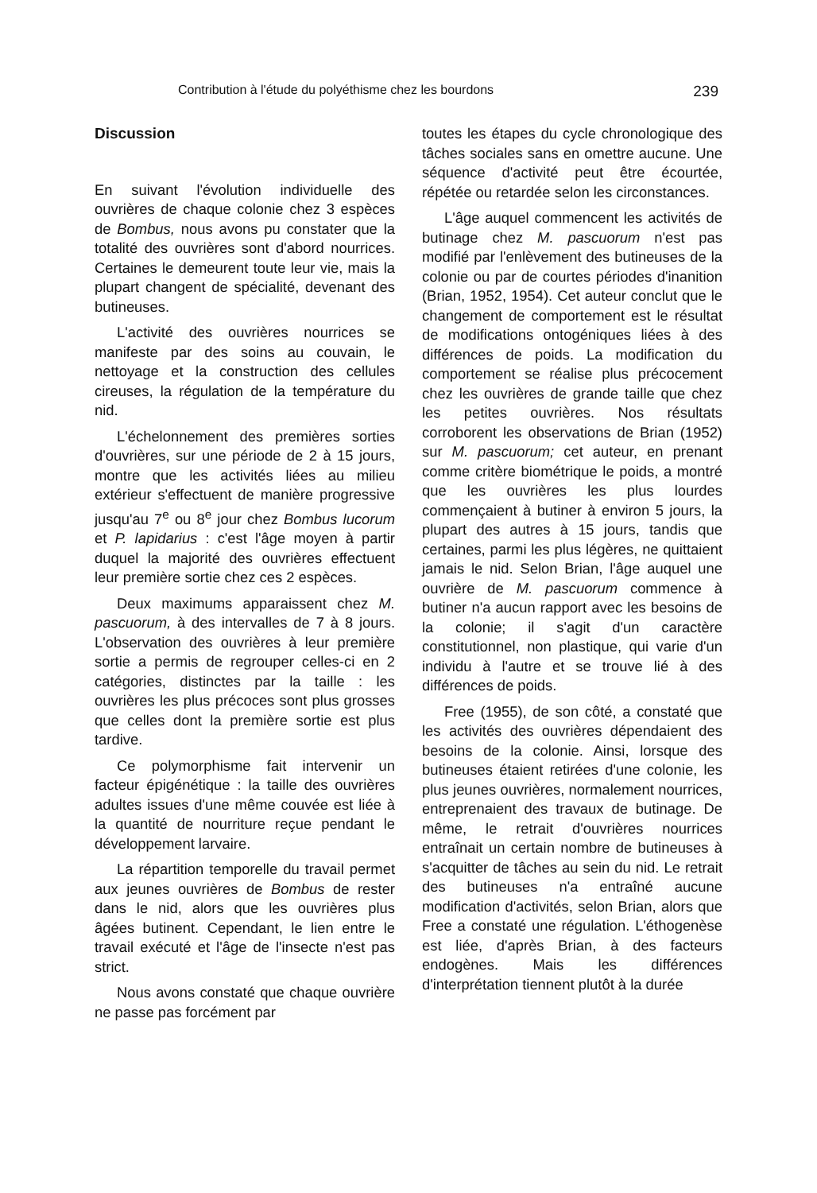Contribution à l'étude du polyéthisme chez les bourdons 239
Discussion
En suivant l'évolution individuelle des ouvrières de chaque colonie chez 3 espèces de Bombus, nous avons pu constater que la totalité des ouvrières sont d'abord nourrices. Certaines le demeurent toute leur vie, mais la plupart changent de spécialité, devenant des butineuses.
L'activité des ouvrières nourrices se manifeste par des soins au couvain, le nettoyage et la construction des cellules cireuses, la régulation de la température du nid.
L'échelonnement des premières sorties d'ouvrières, sur une période de 2 à 15 jours, montre que les activités liées au milieu extérieur s'effectuent de manière progressive jusqu'au 7<sup>e</sup> ou 8<sup>e</sup> jour chez Bombus lucorum et P. lapidarius : c'est l'âge moyen à partir duquel la majorité des ouvrières effectuent leur première sortie chez ces 2 espèces.
Deux maximums apparaissent chez M. pascuorum, à des intervalles de 7 à 8 jours. L'observation des ouvrières à leur première sortie a permis de regrouper celles-ci en 2 catégories, distinctes par la taille : les ouvrières les plus précoces sont plus grosses que celles dont la première sortie est plus tardive.
Ce polymorphisme fait intervenir un facteur épigénétique : la taille des ouvrières adultes issues d'une même couvée est liée à la quantité de nourriture reçue pendant le développement larvaire.
La répartition temporelle du travail permet aux jeunes ouvrières de Bombus de rester dans le nid, alors que les ouvrières plus âgées butinent. Cependant, le lien entre le travail exécuté et l'âge de l'insecte n'est pas strict.
Nous avons constaté que chaque ouvrière ne passe pas forcément par
toutes les étapes du cycle chronologique des tâches sociales sans en omettre aucune. Une séquence d'activité peut être écourtée, répétée ou retardée selon les circonstances.
L'âge auquel commencent les activités de butinage chez M. pascuorum n'est pas modifié par l'enlèvement des butineuses de la colonie ou par de courtes périodes d'inanition (Brian, 1952, 1954). Cet auteur conclut que le changement de comportement est le résultat de modifications ontogéniques liées à des différences de poids. La modification du comportement se réalise plus précocement chez les ouvrières de grande taille que chez les petites ouvrières. Nos résultats corroborent les observations de Brian (1952) sur M. pascuorum; cet auteur, en prenant comme critère biométrique le poids, a montré que les ouvrières les plus lourdes commençaient à butiner à environ 5 jours, la plupart des autres à 15 jours, tandis que certaines, parmi les plus légères, ne quittaient jamais le nid. Selon Brian, l'âge auquel une ouvrière de M. pascuorum commence à butiner n'a aucun rapport avec les besoins de la colonie; il s'agit d'un caractère constitutionnel, non plastique, qui varie d'un individu à l'autre et se trouve lié à des différences de poids.
Free (1955), de son côté, a constaté que les activités des ouvrières dépendaient des besoins de la colonie. Ainsi, lorsque des butineuses étaient retirées d'une colonie, les plus jeunes ouvrières, normalement nourrices, entreprenaient des travaux de butinage. De même, le retrait d'ouvrières nourrices entraînait un certain nombre de butineuses à s'acquitter de tâches au sein du nid. Le retrait des butineuses n'a entraîné aucune modification d'activités, selon Brian, alors que Free a constaté une régulation. L'éthogenèse est liée, d'après Brian, à des facteurs endogènes. Mais les différences d'interprétation tiennent plutôt à la durée